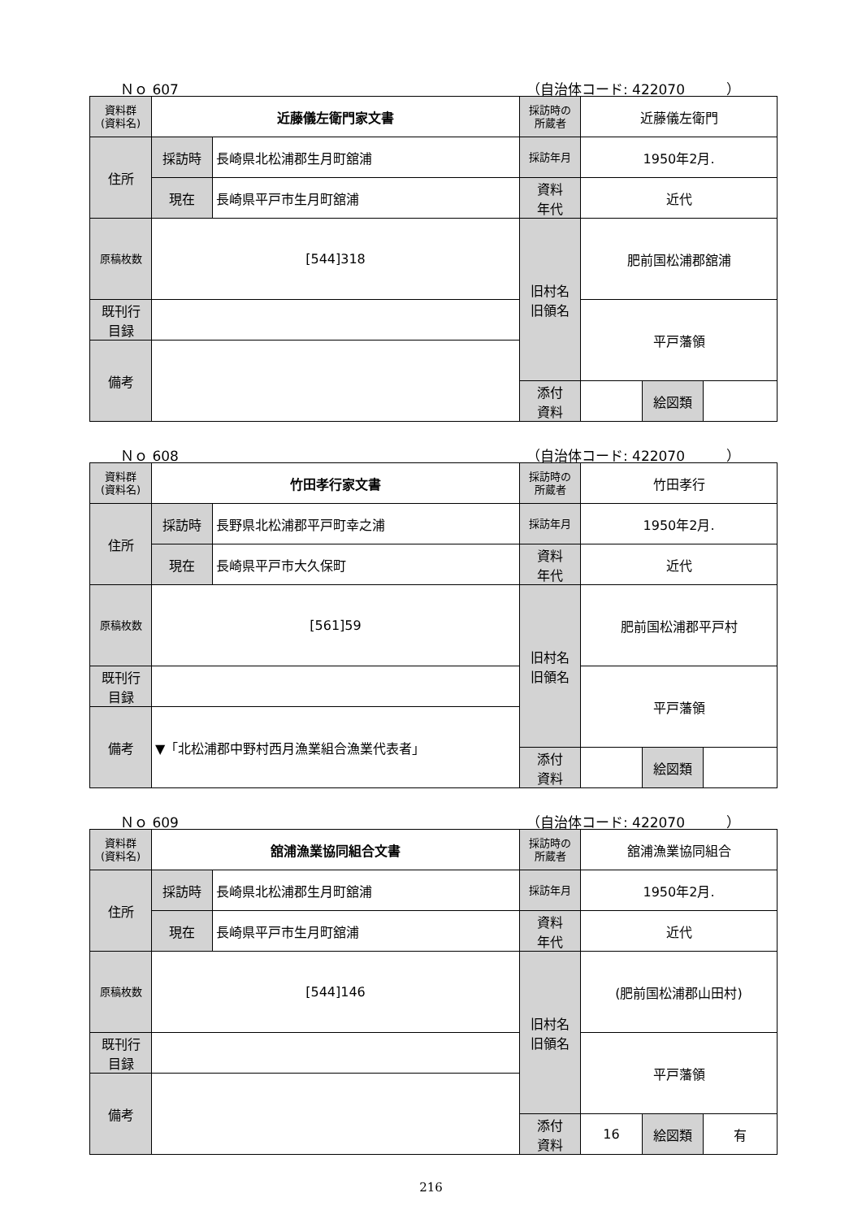Ｎｏ 607 （自治体コード: 422070　　　）
| 資料群 (資料名) | 近藤儀左衛門家文書 | | 採訪時の 所蔵者 | 近藤儀左衛門 | | |
| 住所 | 採訪時 | 長崎県北松浦郡生月町舘浦 | 採訪年月 | 1950年2月. | | |
| | 現在 | 長崎県平戸市生月町舘浦 | 資料 年代 | 近代 | | |
| 原稿枚数 | [544]318 | | 旧村名 旧領名 | 肥前国松浦郡舘浦 | | |
| 既刊行 目録 | | | | 平戸藩領 | | |
| 備考 | | | | | | |
| | | | 添付 資料 | | 絵図類 | |
Ｎｏ 608 （自治体コード: 422070　　　）
| 資料群 (資料名) | 竹田孝行家文書 | | 採訪時の 所蔵者 | 竹田孝行 | | |
| 住所 | 採訪時 | 長野県北松浦郡平戸町幸之浦 | 採訪年月 | 1950年2月. | | |
| | 現在 | 長崎県平戸市大久保町 | 資料 年代 | 近代 | | |
| 原稿枚数 | [561]59 | | 旧村名 旧領名 | 肥前国松浦郡平戸村 | | |
| 既刊行 目録 | | | | 平戸藩領 | | |
| 備考 | ▼「北松浦郡中野村西月漁業組合漁業代表者」 | | | | | |
| | | | 添付 資料 | | 絵図類 | |
Ｎｏ 609 （自治体コード: 422070　　　）
| 資料群 (資料名) | 舘浦漁業協同組合文書 | | 採訪時の 所蔵者 | 舘浦漁業協同組合 | | |
| 住所 | 採訪時 | 長崎県北松浦郡生月町舘浦 | 採訪年月 | 1950年2月. | | |
| | 現在 | 長崎県平戸市生月町舘浦 | 資料 年代 | 近代 | | |
| 原稿枚数 | [544]146 | | 旧村名 旧領名 | (肥前国松浦郡山田村) | | |
| 既刊行 目録 | | | | 平戸藩領 | | |
| 備考 | | | | | | |
| | | | 添付 資料 | 16 | 絵図類 | 有 |
216